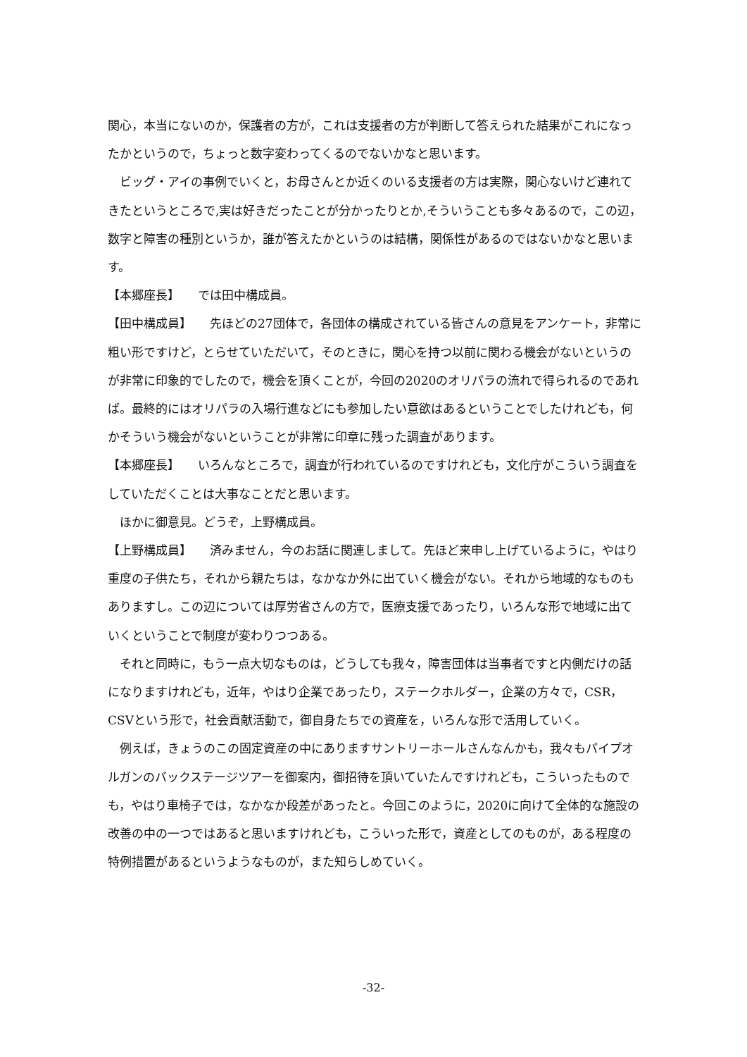関心，本当にないのか，保護者の方が，これは支援者の方が判断して答えられた結果がこれになったかというので，ちょっと数字変わってくるのでないかなと思います。
ビッグ・アイの事例でいくと，お母さんとか近くのいる支援者の方は実際，関心ないけど連れてきたというところで,実は好きだったことが分かったりとか,そういうことも多々あるので，この辺，数字と障害の種別というか，誰が答えたかというのは結構，関係性があるのではないかなと思います。
【本郷座長】　　では田中構成員。
【田中構成員】　　先ほどの27団体で，各団体の構成されている皆さんの意見をアンケート，非常に粗い形ですけど，とらせていただいて，そのときに，関心を持つ以前に関わる機会がないというのが非常に印象的でしたので，機会を頂くことが，今回の2020のオリパラの流れで得られるのであれば。最終的にはオリパラの入場行進などにも参加したい意欲はあるということでしたけれども，何かそういう機会がないということが非常に印章に残った調査があります。
【本郷座長】　　いろんなところで，調査が行われているのですけれども，文化庁がこういう調査をしていただくことは大事なことだと思います。
ほかに御意見。どうぞ，上野構成員。
【上野構成員】　　済みません，今のお話に関連しまして。先ほど来申し上げているように，やはり重度の子供たち，それから親たちは，なかなか外に出ていく機会がない。それから地域的なものもありますし。この辺については厚労省さんの方で，医療支援であったり，いろんな形で地域に出ていくということで制度が変わりつつある。
それと同時に，もう一点大切なものは，どうしても我々，障害団体は当事者ですと内側だけの話になりますけれども，近年，やはり企業であったり，ステークホルダー，企業の方々で，CSR，CSVという形で，社会貢献活動で，御自身たちでの資産を，いろんな形で活用していく。
例えば，きょうのこの固定資産の中にありますサントリーホールさんなんかも，我々もパイプオルガンのバックステージツアーを御案内，御招待を頂いていたんですけれども，こういったものでも，やはり車椅子では，なかなか段差があったと。今回このように，2020に向けて全体的な施設の改善の中の一つではあると思いますけれども，こういった形で，資産としてのものが，ある程度の特例措置があるというようなものが，また知らしめていく。
-32-